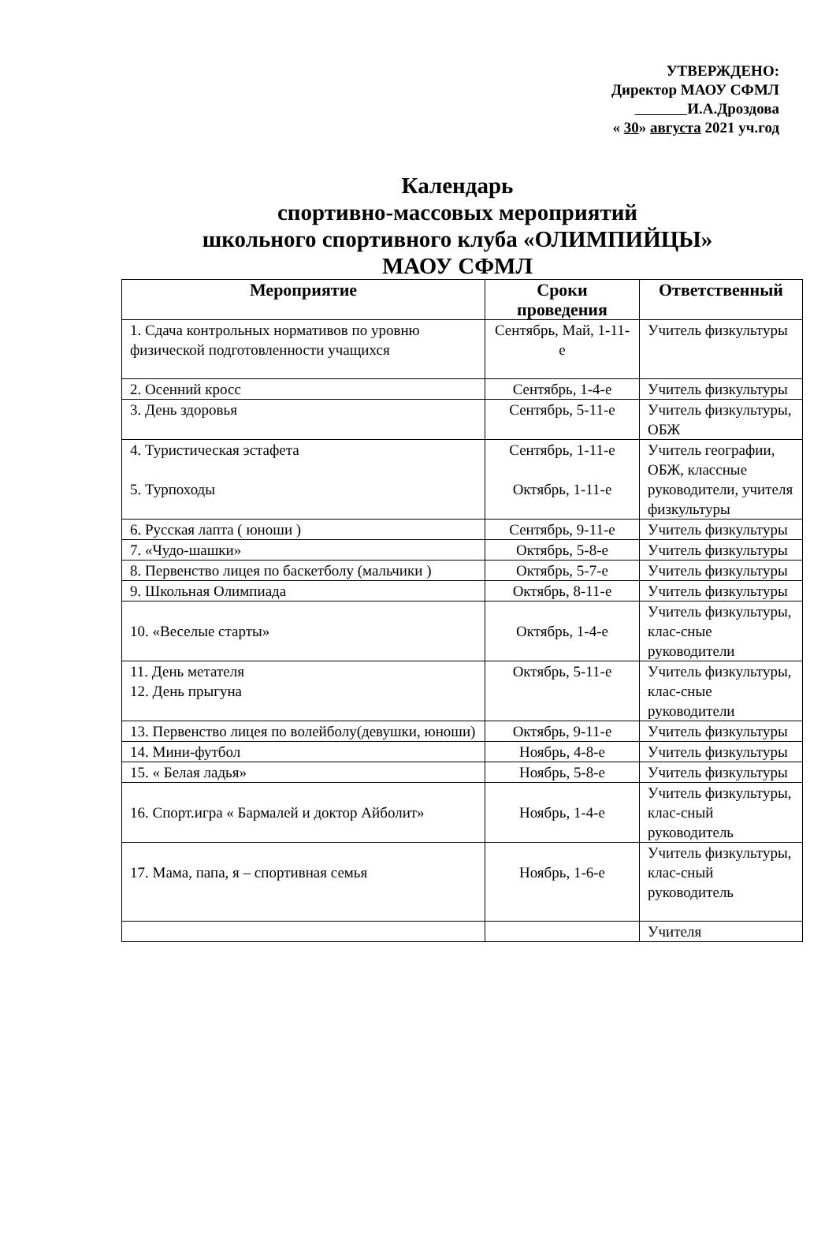УТВЕРЖДЕНО:
Директор МАОУ СФМЛ
И.А.Дроздова
« 30» августа 2021 уч.год
Календарь
спортивно-массовых мероприятий
школьного спортивного клуба «ОЛИМПИЙЦЫ»
МАОУ СФМЛ
| Мероприятие | Сроки проведения | Ответственный |
| --- | --- | --- |
| 1. Сдача контрольных нормативов по уровню физической подготовленности учащихся | Сентябрь, Май, 1-11-е | Учитель физкультуры |
| 2. Осенний кросс | Сентябрь, 1-4-е | Учитель физкультуры |
| 3. День здоровья | Сентябрь, 5-11-е | Учитель физкультуры, ОБЖ |
| 4. Туристическая эстафета 5. Турпоходы | Сентябрь, 1-11-е Октябрь, 1-11-е | Учитель географии, ОБЖ, классные руководители, учителя физкультуры |
| 6. Русская лапта ( юноши ) | Сентябрь, 9-11-е | Учитель физкультуры |
| 7. «Чудо-шашки» | Октябрь, 5-8-е | Учитель физкультуры |
| 8. Первенство лицея по баскетболу (мальчики ) | Октябрь, 5-7-е | Учитель физкультуры |
| 9. Школьная Олимпиада | Октябрь, 8-11-е | Учитель физкультуры |
| 10. «Веселые старты» | Октябрь, 1-4-е | Учитель физкультуры, клас-сные руководители |
| 11. День метателя 12. День прыгуна | Октябрь, 5-11-е | Учитель физкультуры, клас-сные руководители |
| 13. Первенство лицея по волейболу(девушки, юноши) | Октябрь, 9-11-е | Учитель физкультуры |
| 14. Мини-футбол | Ноябрь, 4-8-е | Учитель физкультуры |
| 15. « Белая ладья» | Ноябрь, 5-8-е | Учитель физкультуры |
| 16. Спорт.игра « Бармалей и доктор Айболит» | Ноябрь, 1-4-е | Учитель физкультуры, клас-сный руководитель |
| 17. Мама, папа, я – спортивная семья | Ноябрь, 1-6-е | Учитель физкультуры, клас-сный руководитель |
| | | Учителя |